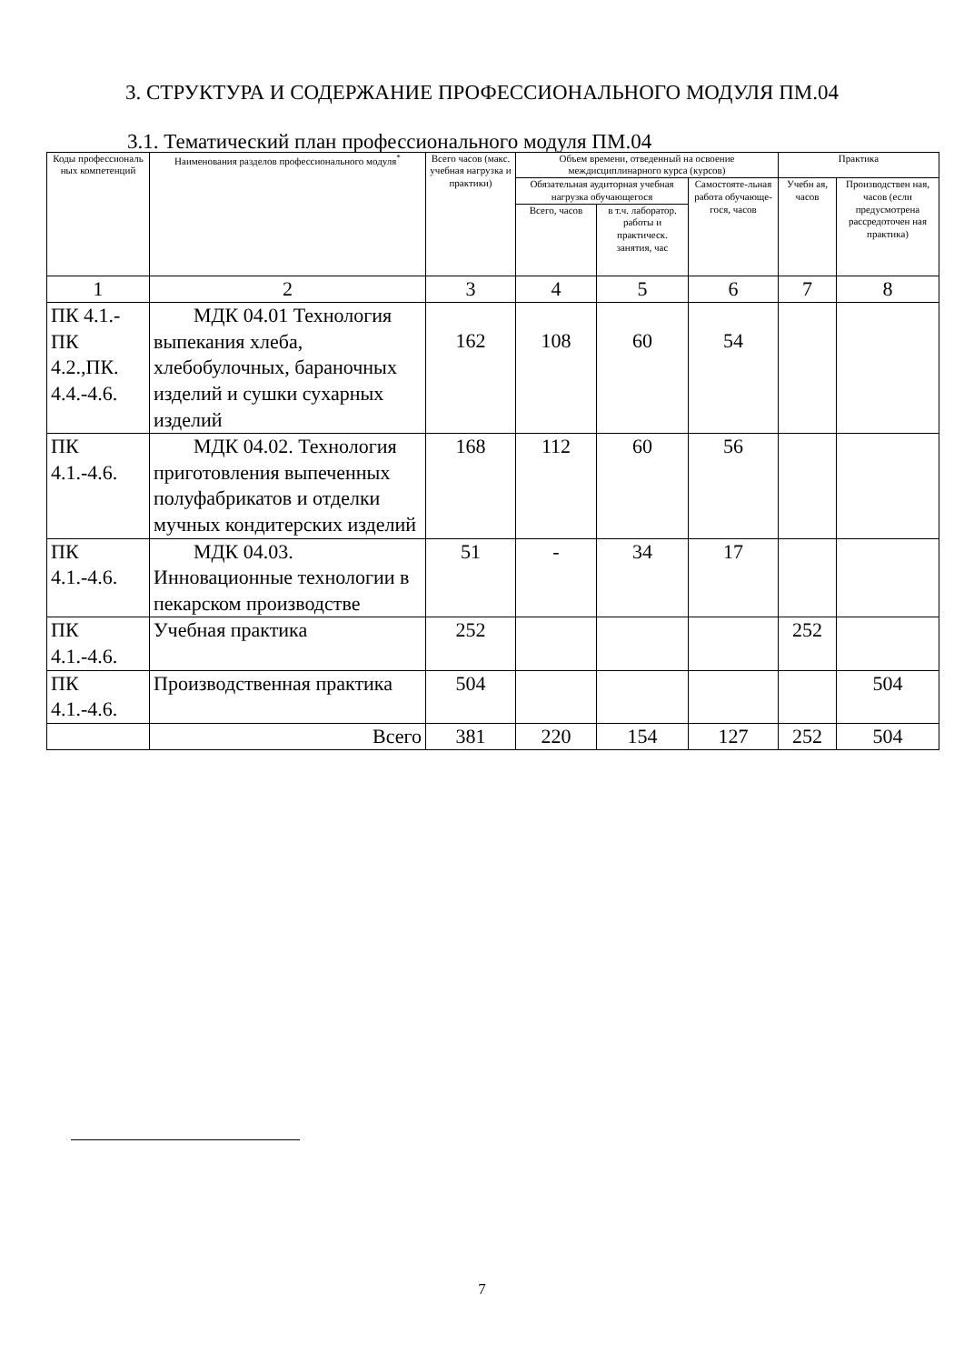3. СТРУКТУРА И СОДЕРЖАНИЕ ПРОФЕССИОНАЛЬНОГО МОДУЛЯ ПМ.04
3.1. Тематический план профессионального модуля ПМ.04
| Коды профессиональ ных компетенций | Наименования разделов профессионального модуля<sup>*</sup> | Всего часов (макс. учебная нагрузка и практики) | Объем времени, отведенный на освоение междисциплинарного курса (курсов) | | | Практика | |
| --- | --- | --- | --- | --- | --- | --- | --- |
| | | | Обязательная аудиторная учебная нагрузка обучающегося | | Самостояте-льная работа обучающе-гося, часов | Учебн ая, часов | Производствен ная, часов (если предусмотрена рассредоточен ная практика) |
| | | | Всего, часов | в т.ч. лаборатор. работы и практическ. занятия, час | | | |
| 1 | 2 | 3 | 4 | 5 | 6 | 7 | 8 |
| ПК 4.1.-ПК 4.2.,ПК. 4.4.-4.6. | МДК 04.01 Технология выпекания хлеба, хлебобулочных, бараночных изделий и сушки сухарных изделий | 162 | 108 | 60 | 54 | | |
| ПК 4.1.-4.6. | МДК 04.02. Технология приготовления выпеченных полуфабрикатов и отделки мучных кондитерских изделий | 168 | 112 | 60 | 56 | | |
| ПК 4.1.-4.6. | МДК 04.03. Инновационные технологии в пекарском производстве | 51 | - | 34 | 17 | | |
| ПК 4.1.-4.6. | Учебная практика | 252 | | | | 252 | |
| ПК 4.1.-4.6. | Производственная практика | 504 | | | | | 504 |
| | Всего | 381 | 220 | 154 | 127 | 252 | 504 |
7